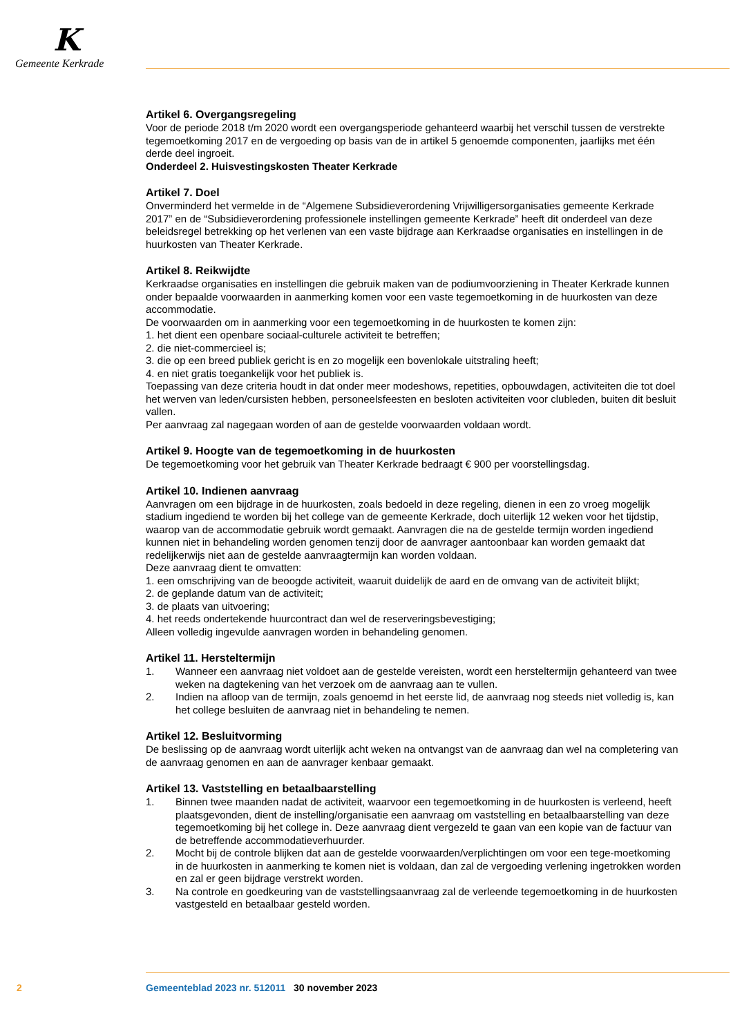K
Gemeente Kerkrade
Artikel 6. Overgangsregeling
Voor de periode 2018 t/m 2020 wordt een overgangsperiode gehanteerd waarbij het verschil tussen de verstrekte tegemoetkoming 2017 en de vergoeding op basis van de in artikel 5 genoemde componenten, jaarlijks met één derde deel ingroeit.
Onderdeel 2. Huisvestingskosten Theater Kerkrade
Artikel 7. Doel
Onverminderd het vermelde in de “Algemene Subsidieverordening Vrijwilligersorganisaties gemeente Kerkrade 2017” en de “Subsidieverordening professionele instellingen gemeente Kerkrade” heeft dit onderdeel van deze beleidsregel betrekking op het verlenen van een vaste bijdrage aan Kerkraadse organisaties en instellingen in de huurkosten van Theater Kerkrade.
Artikel 8. Reikwijdte
Kerkraadse organisaties en instellingen die gebruik maken van de podiumvoorziening in Theater Kerkrade kunnen onder bepaalde voorwaarden in aanmerking komen voor een vaste tegemoetkoming in de huurkosten van deze accommodatie.
De voorwaarden om in aanmerking voor een tegemoetkoming in de huurkosten te komen zijn:
1. het dient een openbare sociaal-culturele activiteit te betreffen;
2. die niet-commercieel is;
3. die op een breed publiek gericht is en zo mogelijk een bovenlokale uitstraling heeft;
4. en niet gratis toegankelijk voor het publiek is.
Toepassing van deze criteria houdt in dat onder meer modeshows, repetities, opbouwdagen, activiteiten die tot doel het werven van leden/cursisten hebben, personeelsfeesten en besloten activiteiten voor clubleden, buiten dit besluit vallen.
Per aanvraag zal nagegaan worden of aan de gestelde voorwaarden voldaan wordt.
Artikel 9. Hoogte van de tegemoetkoming in de huurkosten
De tegemoetkoming voor het gebruik van Theater Kerkrade bedraagt € 900 per voorstellingsdag.
Artikel 10. Indienen aanvraag
Aanvragen om een bijdrage in de huurkosten, zoals bedoeld in deze regeling, dienen in een zo vroeg mogelijk stadium ingediend te worden bij het college van de gemeente Kerkrade, doch uiterlijk 12 weken voor het tijdstip, waarop van de accommodatie gebruik wordt gemaakt. Aanvragen die na de gestelde termijn worden ingediend kunnen niet in behandeling worden genomen tenzij door de aanvrager aantoonbaar kan worden gemaakt dat redelijkerwijs niet aan de gestelde aanvraagtermijn kan worden voldaan.
Deze aanvraag dient te omvatten:
1. een omschrijving van de beoogde activiteit, waaruit duidelijk de aard en de omvang van de activiteit blijkt;
2. de geplande datum van de activiteit;
3. de plaats van uitvoering;
4. het reeds ondertekende huurcontract dan wel de reserveringsbevestiging;
Alleen volledig ingevulde aanvragen worden in behandeling genomen.
Artikel 11. Hersteltermijn
1. Wanneer een aanvraag niet voldoet aan de gestelde vereisten, wordt een hersteltermijn gehanteerd van twee weken na dagtekening van het verzoek om de aanvraag aan te vullen.
2. Indien na afloop van de termijn, zoals genoemd in het eerste lid, de aanvraag nog steeds niet volledig is, kan het college besluiten de aanvraag niet in behandeling te nemen.
Artikel 12. Besluitvorming
De beslissing op de aanvraag wordt uiterlijk acht weken na ontvangst van de aanvraag dan wel na completering van de aanvraag genomen en aan de aanvrager kenbaar gemaakt.
Artikel 13. Vaststelling en betaalbaarstelling
1. Binnen twee maanden nadat de activiteit, waarvoor een tegemoetkoming in de huurkosten is verleend, heeft plaatsgevonden, dient de instelling/organisatie een aanvraag om vaststelling en betaalbaarstelling van deze tegemoetkoming bij het college in. Deze aanvraag dient vergezeld te gaan van een kopie van de factuur van de betreffende accommodatieverhuurder.
2. Mocht bij de controle blijken dat aan de gestelde voorwaarden/verplichtingen om voor een tege-moetkoming in de huurkosten in aanmerking te komen niet is voldaan, dan zal de vergoeding verlening ingetrokken worden en zal er geen bijdrage verstrekt worden.
3. Na controle en goedkeuring van de vaststellingsaanvraag zal de verleende tegemoetkoming in de huurkosten vastgesteld en betaalbaar gesteld worden.
2 Gemeenteblad 2023 nr. 512011 30 november 2023